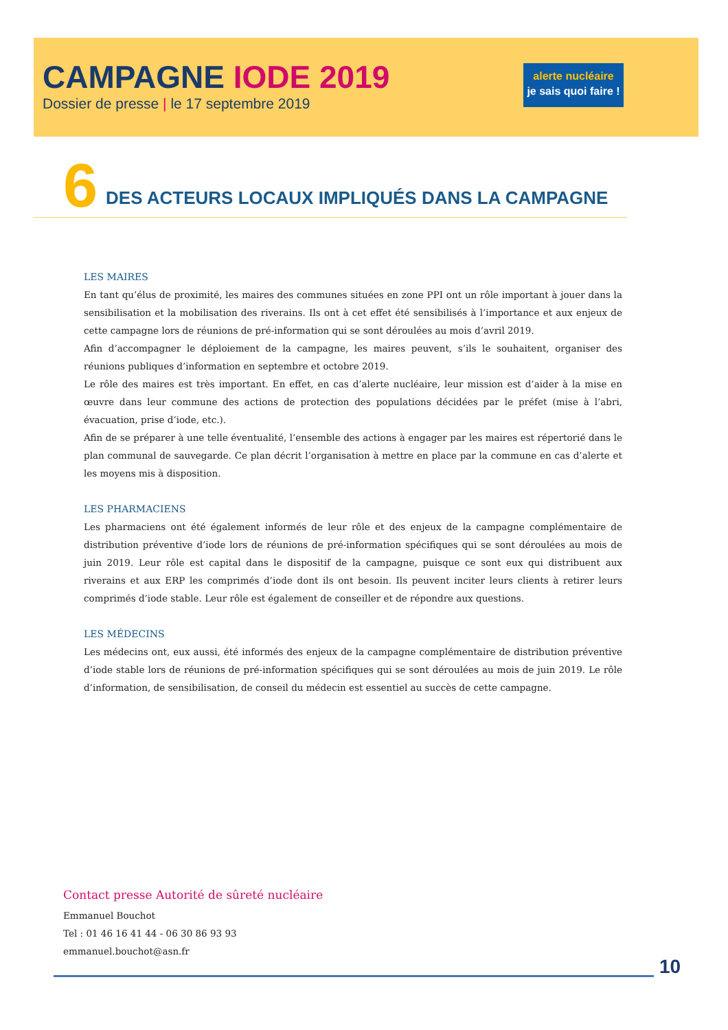CAMPAGNE IODE 2019
Dossier de presse | le 17 septembre 2019
alerte nucléaire
je sais quoi faire !
6
DES ACTEURS LOCAUX IMPLIQUÉS DANS LA CAMPAGNE
LES MAIRES
En tant qu’élus de proximité, les maires des communes situées en zone PPI ont un rôle important à jouer dans la sensibilisation et la mobilisation des riverains. Ils ont à cet effet été sensibilisés à l’importance et aux enjeux de cette campagne lors de réunions de pré-information qui se sont déroulées au mois d’avril 2019.
Afin d’accompagner le déploiement de la campagne, les maires peuvent, s’ils le souhaitent, organiser des réunions publiques d’information en septembre et octobre 2019.
Le rôle des maires est très important. En effet, en cas d’alerte nucléaire, leur mission est d’aider à la mise en œuvre dans leur commune des actions de protection des populations décidées par le préfet (mise à l’abri, évacuation, prise d’iode, etc.).
Afin de se préparer à une telle éventualité, l’ensemble des actions à engager par les maires est répertorié dans le plan communal de sauvegarde. Ce plan décrit l’organisation à mettre en place par la commune en cas d’alerte et les moyens mis à disposition.
LES PHARMACIENS
Les pharmaciens ont été également informés de leur rôle et des enjeux de la campagne complémentaire de distribution préventive d’iode lors de réunions de pré-information spécifiques qui se sont déroulées au mois de juin 2019. Leur rôle est capital dans le dispositif de la campagne, puisque ce sont eux qui distribuent aux riverains et aux ERP les comprimés d’iode dont ils ont besoin. Ils peuvent inciter leurs clients à retirer leurs comprimés d’iode stable. Leur rôle est également de conseiller et de répondre aux questions.
LES MÉDECINS
Les médecins ont, eux aussi, été informés des enjeux de la campagne complémentaire de distribution préventive d’iode stable lors de réunions de pré-information spécifiques qui se sont déroulées au mois de juin 2019. Le rôle d’information, de sensibilisation, de conseil du médecin est essentiel au succès de cette campagne.
Contact presse Autorité de sûreté nucléaire
Emmanuel Bouchot
Tel : 01 46 16 41 44 - 06 30 86 93 93
emmanuel.bouchot@asn.fr
10